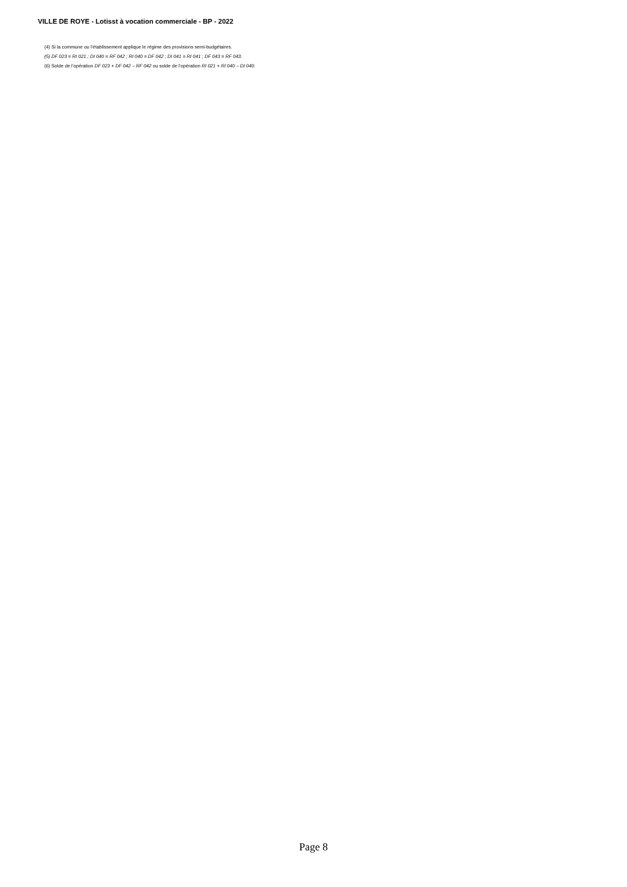VILLE DE ROYE - Lotisst à vocation commerciale - BP - 2022
(4) Si la commune ou l’établissement applique le régime des provisions semi-budgétaires.
(5) DF 023 = RI 021 ; DI 040 = RF 042 ; RI 040 = DF 042 ; DI 041 = RI 041 ; DF 043 = RF 043.
(6) Solde de l’opération DF 023 + DF 042 – RF 042 ou solde de l’opération RI 021 + RI 040 – DI 040.
Page 8